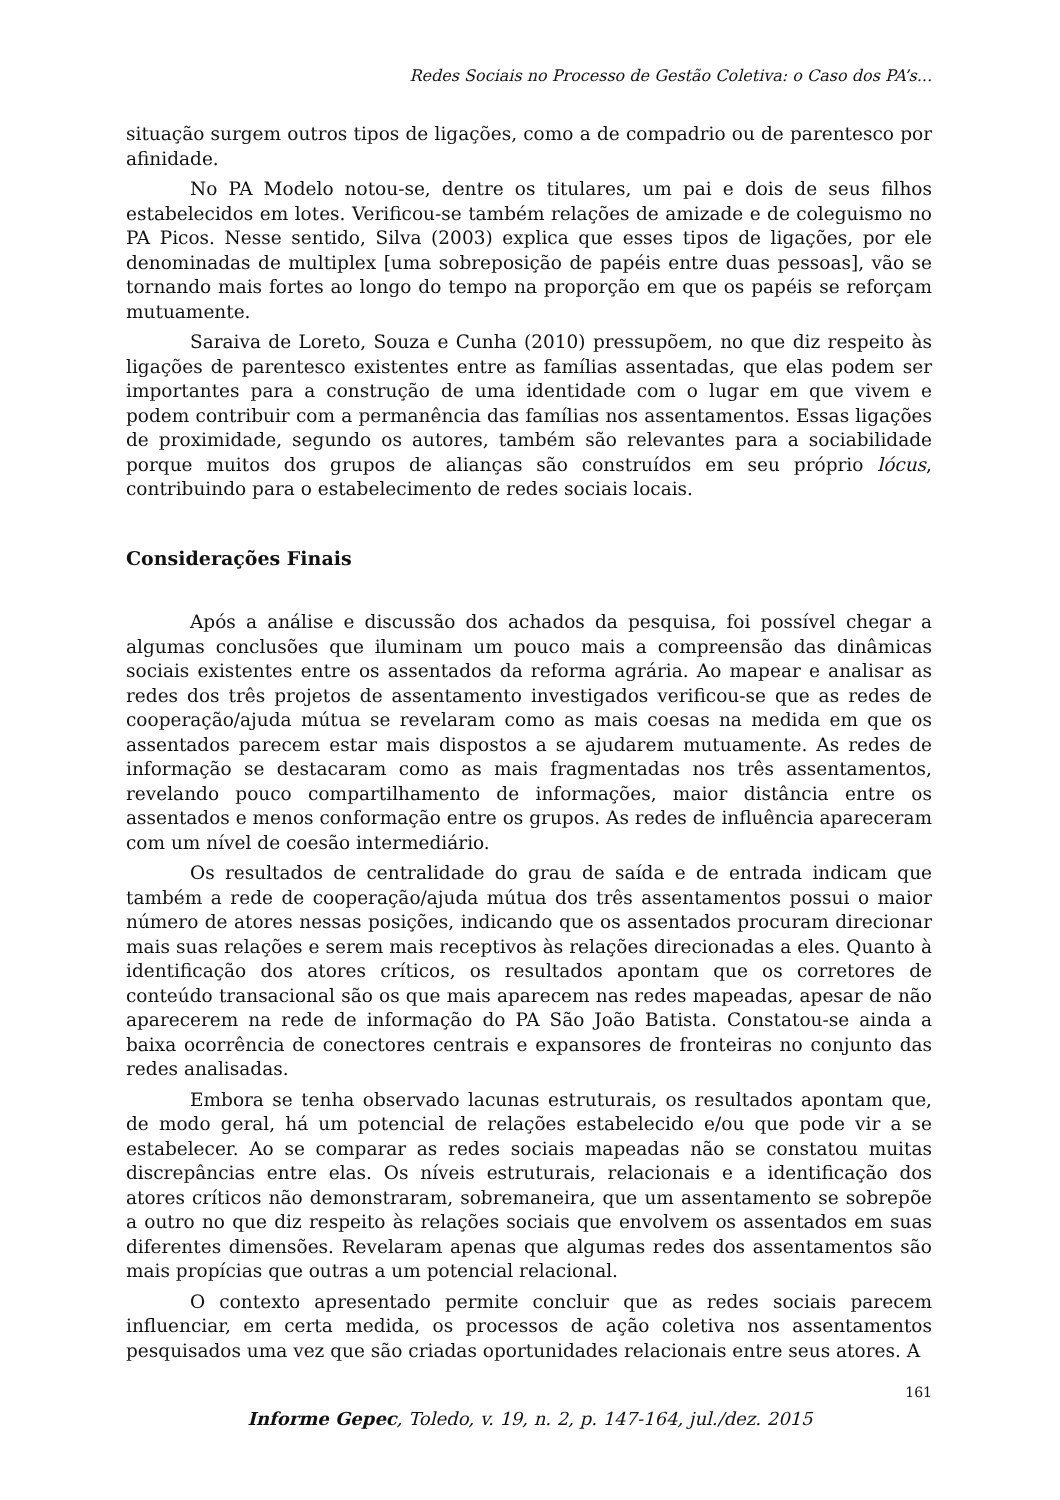Redes Sociais no Processo de Gestão Coletiva: o Caso dos PA’s...
situação surgem outros tipos de ligações, como a de compadrio ou de parentesco por afinidade.
No PA Modelo notou-se, dentre os titulares, um pai e dois de seus filhos estabelecidos em lotes. Verificou-se também relações de amizade e de coleguismo no PA Picos. Nesse sentido, Silva (2003) explica que esses tipos de ligações, por ele denominadas de multiplex [uma sobreposição de papéis entre duas pessoas], vão se tornando mais fortes ao longo do tempo na proporção em que os papéis se reforçam mutuamente.
Saraiva de Loreto, Souza e Cunha (2010) pressupõem, no que diz respeito às ligações de parentesco existentes entre as famílias assentadas, que elas podem ser importantes para a construção de uma identidade com o lugar em que vivem e podem contribuir com a permanência das famílias nos assentamentos. Essas ligações de proximidade, segundo os autores, também são relevantes para a sociabilidade porque muitos dos grupos de alianças são construídos em seu próprio lócus, contribuindo para o estabelecimento de redes sociais locais.
Considerações Finais
Após a análise e discussão dos achados da pesquisa, foi possível chegar a algumas conclusões que iluminam um pouco mais a compreensão das dinâmicas sociais existentes entre os assentados da reforma agrária. Ao mapear e analisar as redes dos três projetos de assentamento investigados verificou-se que as redes de cooperação/ajuda mútua se revelaram como as mais coesas na medida em que os assentados parecem estar mais dispostos a se ajudarem mutuamente. As redes de informação se destacaram como as mais fragmentadas nos três assentamentos, revelando pouco compartilhamento de informações, maior distância entre os assentados e menos conformação entre os grupos. As redes de influência apareceram com um nível de coesão intermediário.
Os resultados de centralidade do grau de saída e de entrada indicam que também a rede de cooperação/ajuda mútua dos três assentamentos possui o maior número de atores nessas posições, indicando que os assentados procuram direcionar mais suas relações e serem mais receptivos às relações direcionadas a eles. Quanto à identificação dos atores críticos, os resultados apontam que os corretores de conteúdo transacional são os que mais aparecem nas redes mapeadas, apesar de não aparecerem na rede de informação do PA São João Batista. Constatou-se ainda a baixa ocorrência de conectores centrais e expansores de fronteiras no conjunto das redes analisadas.
Embora se tenha observado lacunas estruturais, os resultados apontam que, de modo geral, há um potencial de relações estabelecido e/ou que pode vir a se estabelecer. Ao se comparar as redes sociais mapeadas não se constatou muitas discrepâncias entre elas. Os níveis estruturais, relacionais e a identificação dos atores críticos não demonstraram, sobremaneira, que um assentamento se sobrepõe a outro no que diz respeito às relações sociais que envolvem os assentados em suas diferentes dimensões. Revelaram apenas que algumas redes dos assentamentos são mais propícias que outras a um potencial relacional.
O contexto apresentado permite concluir que as redes sociais parecem influenciar, em certa medida, os processos de ação coletiva nos assentamentos pesquisados uma vez que são criadas oportunidades relacionais entre seus atores. A
161
Informe Gepec, Toledo, v. 19, n. 2, p. 147-164, jul./dez. 2015